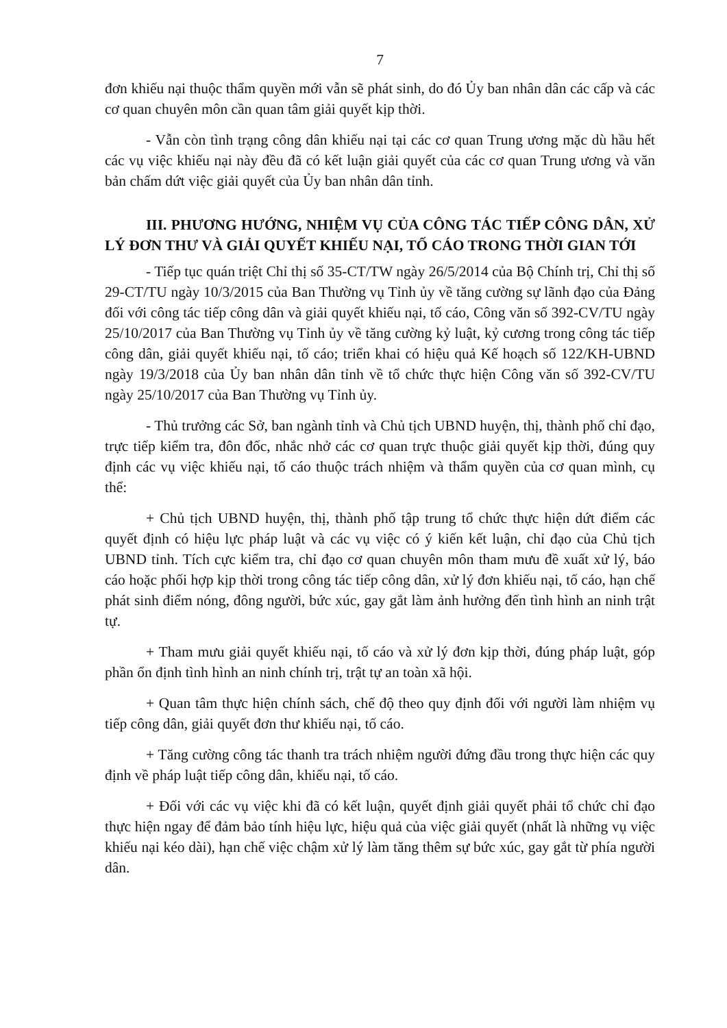7
đơn khiếu nại thuộc thẩm quyền mới vẫn sẽ phát sinh, do đó Ủy ban nhân dân các cấp và các cơ quan chuyên môn cần quan tâm giải quyết kịp thời.
- Vẫn còn tình trạng công dân khiếu nại tại các cơ quan Trung ương mặc dù hầu hết các vụ việc khiếu nại này đều đã có kết luận giải quyết của các cơ quan Trung ương và văn bản chấm dứt việc giải quyết của Ủy ban nhân dân tỉnh.
III. PHƯƠNG HƯỚNG, NHIỆM VỤ CỦA CÔNG TÁC TIẾP CÔNG DÂN, XỬ LÝ ĐƠN THƯ VÀ GIẢI QUYẾT KHIẾU NẠI, TỐ CÁO TRONG THỜI GIAN TỚI
- Tiếp tục quán triệt Chỉ thị số 35-CT/TW ngày 26/5/2014 của Bộ Chính trị, Chỉ thị số 29-CT/TU ngày 10/3/2015 của Ban Thường vụ Tỉnh ủy về tăng cường sự lãnh đạo của Đảng đối với công tác tiếp công dân và giải quyết khiếu nại, tố cáo, Công văn số 392-CV/TU ngày 25/10/2017 của Ban Thường vụ Tỉnh ủy về tăng cường kỷ luật, kỷ cương trong công tác tiếp công dân, giải quyết khiếu nại, tố cáo; triển khai có hiệu quả Kế hoạch số 122/KH-UBND ngày 19/3/2018 của Ủy ban nhân dân tỉnh về tổ chức thực hiện Công văn số 392-CV/TU ngày 25/10/2017 của Ban Thường vụ Tỉnh ủy.
- Thủ trưởng các Sở, ban ngành tỉnh và Chủ tịch UBND huyện, thị, thành phố chỉ đạo, trực tiếp kiểm tra, đôn đốc, nhắc nhở các cơ quan trực thuộc giải quyết kịp thời, đúng quy định các vụ việc khiếu nại, tố cáo thuộc trách nhiệm và thẩm quyền của cơ quan mình, cụ thể:
+ Chủ tịch UBND huyện, thị, thành phố tập trung tổ chức thực hiện dứt điểm các quyết định có hiệu lực pháp luật và các vụ việc có ý kiến kết luận, chỉ đạo của Chủ tịch UBND tỉnh. Tích cực kiểm tra, chỉ đạo cơ quan chuyên môn tham mưu đề xuất xử lý, báo cáo hoặc phối hợp kịp thời trong công tác tiếp công dân, xử lý đơn khiếu nại, tố cáo, hạn chế phát sinh điểm nóng, đông người, bức xúc, gay gắt làm ảnh hưởng đến tình hình an ninh trật tự.
+ Tham mưu giải quyết khiếu nại, tố cáo và xử lý đơn kịp thời, đúng pháp luật, góp phần ổn định tình hình an ninh chính trị, trật tự an toàn xã hội.
+ Quan tâm thực hiện chính sách, chế độ theo quy định đối với người làm nhiệm vụ tiếp công dân, giải quyết đơn thư khiếu nại, tố cáo.
+ Tăng cường công tác thanh tra trách nhiệm người đứng đầu trong thực hiện các quy định về pháp luật tiếp công dân, khiếu nại, tố cáo.
+ Đối với các vụ việc khi đã có kết luận, quyết định giải quyết phải tổ chức chỉ đạo thực hiện ngay để đảm bảo tính hiệu lực, hiệu quả của việc giải quyết (nhất là những vụ việc khiếu nại kéo dài), hạn chế việc chậm xử lý làm tăng thêm sự bức xúc, gay gắt từ phía người dân.